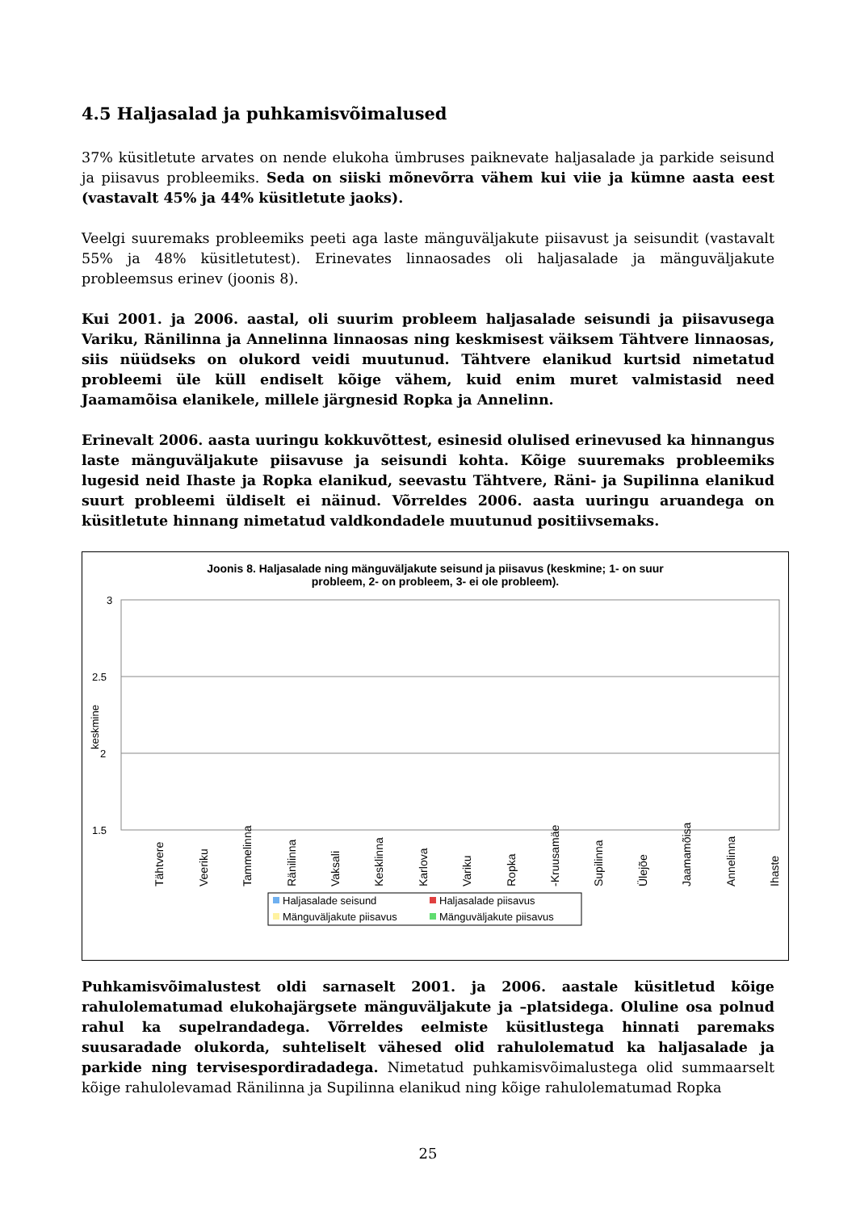4.5 Haljasalad ja puhkamisvõimalused
37% küsitletute arvates on nende elukoha ümbruses paiknevate haljasalade ja parkide seisund ja piisavus probleemiks. Seda on siiski mõnevõrra vähem kui viie ja kümne aasta eest (vastavalt 45% ja 44% küsitletute jaoks).
Veelgi suuremaks probleemiks peeti aga laste mänguväljakute piisavust ja seisundit (vastavalt 55% ja 48% küsitletutest). Erinevates linnaosades oli haljasalade ja mänguväljakute probleemsus erinev (joonis 8).
Kui 2001. ja 2006. aastal, oli suurim probleem haljasalade seisundi ja piisavusega Variku, Ränilinna ja Annelinna linnaosas ning keskmisest väiksem Tähtvere linnaosas, siis nüüdseks on olukord veidi muutunud. Tähtvere elanikud kurtsid nimetatud probleemi üle küll endiselt kõige vähem, kuid enim muret valmistasid need Jaamamõisa elanikele, millele järgnesid Ropka ja Annelinn.
Erinevalt 2006. aasta uuringu kokkuvõttest, esinesid olulised erinevused ka hinnangus laste mänguväljakute piisavuse ja seisundi kohta. Kõige suuremaks probleemiks lugesid neid Ihaste ja Ropka elanikud, seevastu Tähtvere, Räni- ja Supilinna elanikud suurt probleemi üldiselt ei näinud. Võrreldes 2006. aasta uuringu aruandega on küsitletute hinnang nimetatud valdkondadele muutunud positiivsemaks.
Joonis 8. Haljasalade ning mänguväljakute seisund ja piisavus (keskmine; 1- on suur
probleem, 2- on probleem, 3- ei ole probleem).
3
2.5
2
1.5
keskmine
Tähtvere
Veeriku
Tammelinna
Ränilinna
Vaksali
Kesklinna
Karlova
Variku
Ropka
-Kruusamäe
Supilinna
Ülejõe
Jaamamõisa
Annelinna
Ihaste
Haljasalade seisund
Haljasalade piisavus
Mänguväljakute piisavus
Mänguväljakute piisavus
Puhkamisvõimalustest oldi sarnaselt 2001. ja 2006. aastale küsitletud kõige rahulolematumad elukohajärgsete mänguväljakute ja –platsidega. Oluline osa polnud rahul ka supelrandadega. Võrreldes eelmiste küsitlustega hinnati paremaks suusaradade olukorda, suhteliselt vähesed olid rahulolematud ka haljasalade ja parkide ning tervisespordiradadega. Nimetatud puhkamisvõimalustega olid summaarselt kõige rahulolevamad Ränilinna ja Supilinna elanikud ning kõige rahulolematumad Ropka
25